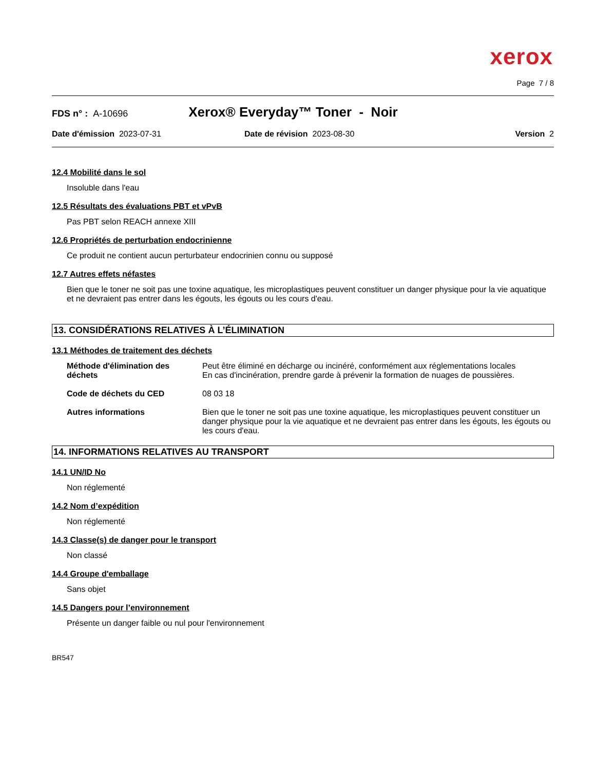xerox
Page 7 / 8
FDS n° : A-10696 Xerox® Everyday™ Toner - Noir
Date d'émission 2023-07-31 Date de révision 2023-08-30 Version 2
12.4 Mobilité dans le sol
Insoluble dans l'eau
12.5 Résultats des évaluations PBT et vPvB
Pas PBT selon REACH annexe XIII
12.6 Propriétés de perturbation endocrinienne
Ce produit ne contient aucun perturbateur endocrinien connu ou supposé
12.7 Autres effets néfastes
Bien que le toner ne soit pas une toxine aquatique, les microplastiques peuvent constituer un danger physique pour la vie aquatique et ne devraient pas entrer dans les égouts, les égouts ou les cours d'eau.
13. CONSIDÉRATIONS RELATIVES À L’ÉLIMINATION
13.1 Méthodes de traitement des déchets
Méthode d'élimination des déchets Peut être éliminé en décharge ou incinéré, conformément aux réglementations locales
En cas d'incinération, prendre garde à prévenir la formation de nuages de poussières.
Code de déchets du CED 08 03 18
Autres informations Bien que le toner ne soit pas une toxine aquatique, les microplastiques peuvent constituer un danger physique pour la vie aquatique et ne devraient pas entrer dans les égouts, les égouts ou les cours d'eau.
14. INFORMATIONS RELATIVES AU TRANSPORT
14.1 UN/ID No
Non réglementé
14.2 Nom d’expédition
Non réglementé
14.3 Classe(s) de danger pour le transport
Non classé
14.4 Groupe d'emballage
Sans objet
14.5 Dangers pour l’environnement
Présente un danger faible ou nul pour l'environnement
BR547